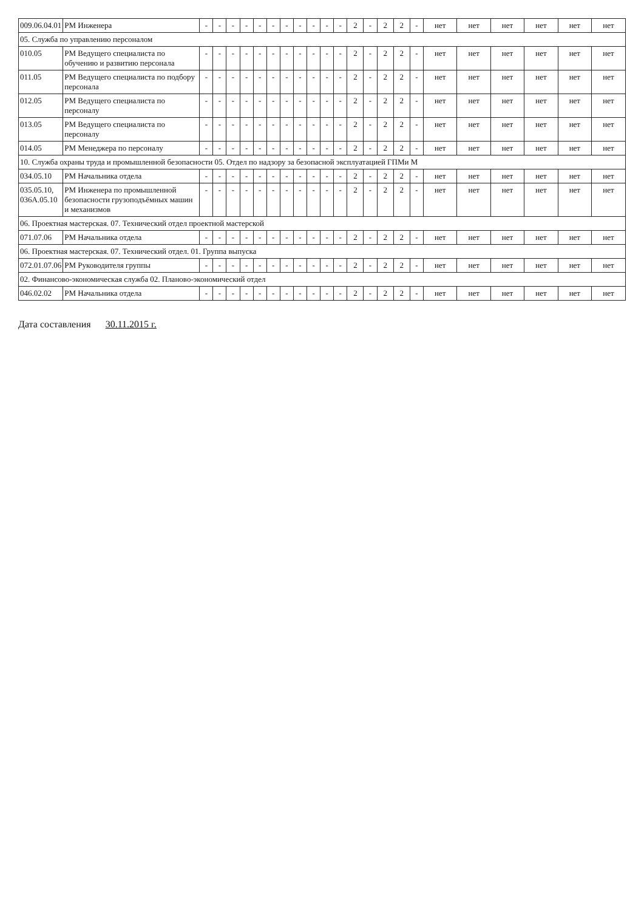| 009.06.04.01 | РМ Инженера | - | - | - | - | - | - | - | - | - | - | - | 2 | - | 2 | 2 | - | нет | нет | нет | нет | нет | нет |
| 05. Служба по управлению персоналом | | | | | | | | | | | | | | | | | | | | | | | |
| 010.05 | РМ Ведущего специалиста по обучению и развитию персонала | - | - | - | - | - | - | - | - | - | - | - | 2 | - | 2 | 2 | - | нет | нет | нет | нет | нет | нет |
| 011.05 | РМ Ведущего специалиста по подбору персонала | - | - | - | - | - | - | - | - | - | - | - | 2 | - | 2 | 2 | - | нет | нет | нет | нет | нет | нет |
| 012.05 | РМ Ведущего специалиста по персоналу | - | - | - | - | - | - | - | - | - | - | - | 2 | - | 2 | 2 | - | нет | нет | нет | нет | нет | нет |
| 013.05 | РМ Ведущего специалиста по персоналу | - | - | - | - | - | - | - | - | - | - | - | 2 | - | 2 | 2 | - | нет | нет | нет | нет | нет | нет |
| 014.05 | РМ Менеджера по персоналу | - | - | - | - | - | - | - | - | - | - | - | 2 | - | 2 | 2 | - | нет | нет | нет | нет | нет | нет |
| 10. Служба охраны труда и промышленной безопасности 05. Отдел по надзору за безопасной эксплуатацией ГПМи М | | | | | | | | | | | | | | | | | | | | | | | |
| 034.05.10 | РМ Начальника отдела | - | - | - | - | - | - | - | - | - | - | - | 2 | - | 2 | 2 | - | нет | нет | нет | нет | нет | нет |
| 035.05.10, 036А.05.10 | РМ Инженера по промышленной безопасности грузоподъёмных машин и механизмов | - | - | - | - | - | - | - | - | - | - | - | 2 | - | 2 | 2 | - | нет | нет | нет | нет | нет | нет |
| 06. Проектная мастерская. 07. Технический отдел проектной мастерской | | | | | | | | | | | | | | | | | | | | | | | |
| 071.07.06 | РМ Начальника отдела | - | - | - | - | - | - | - | - | - | - | - | 2 | - | 2 | 2 | - | нет | нет | нет | нет | нет | нет |
| 06. Проектная мастерская. 07. Технический отдел. 01. Группа выпуска | | | | | | | | | | | | | | | | | | | | | | | |
| 072.01.07.06 | РМ Руководителя группы | - | - | - | - | - | - | - | - | - | - | - | 2 | - | 2 | 2 | - | нет | нет | нет | нет | нет | нет |
| 02. Финансово-экономическая служба 02. Планово-экономический отдел | | | | | | | | | | | | | | | | | | | | | | | |
| 046.02.02 | РМ Начальника отдела | - | - | - | - | - | - | - | - | - | - | - | 2 | - | 2 | 2 | - | нет | нет | нет | нет | нет | нет |
Дата составления 30.11.2015 г.